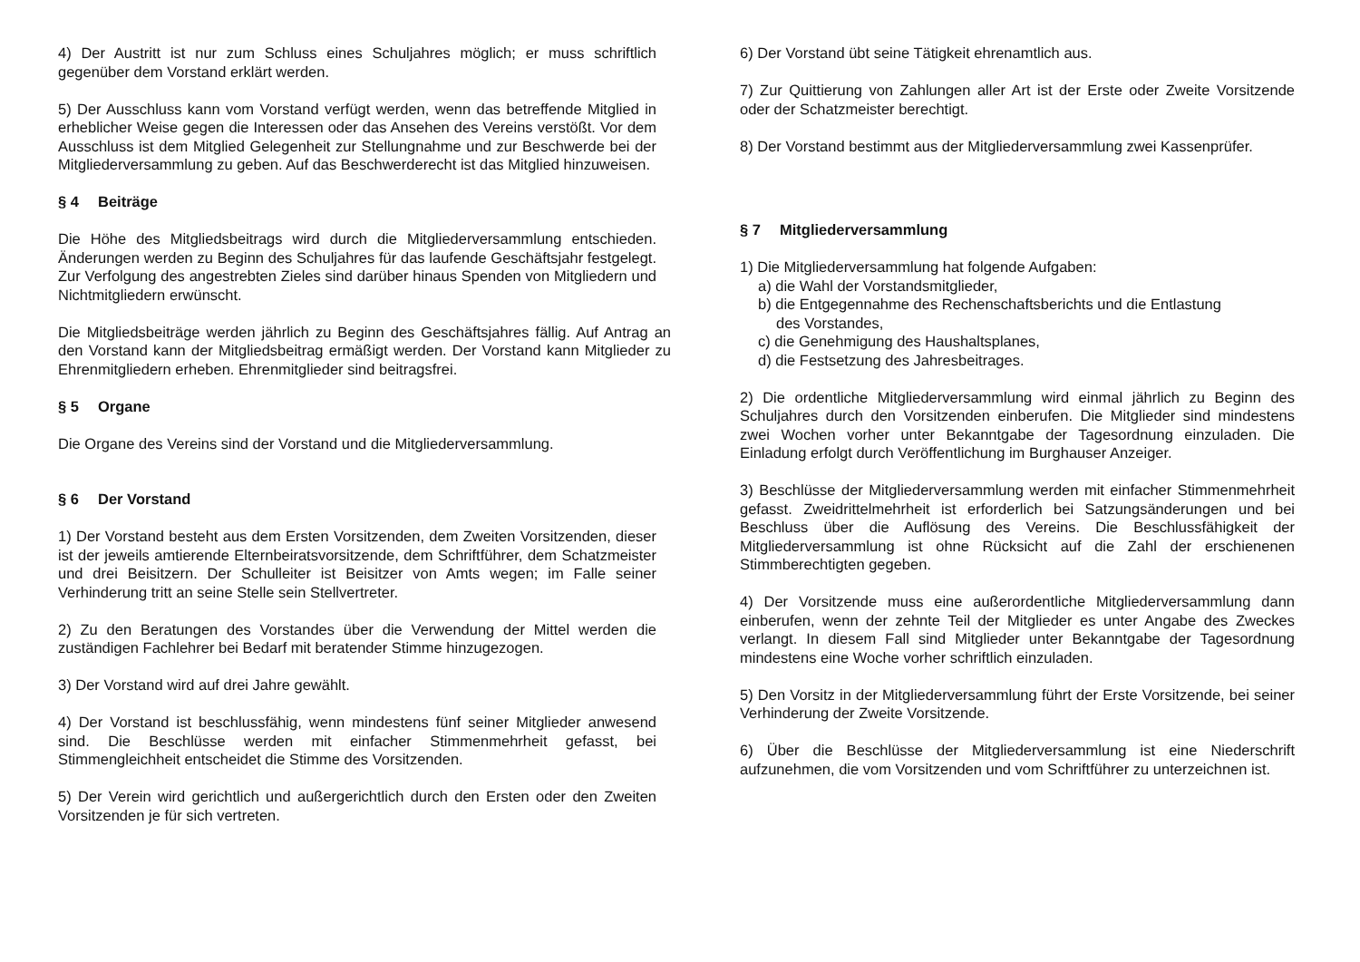4) Der Austritt ist nur zum Schluss eines Schuljahres möglich; er muss schriftlich gegenüber dem Vorstand erklärt werden.
5) Der Ausschluss kann vom Vorstand verfügt werden, wenn das betreffende Mitglied in erheblicher Weise gegen die Interessen oder das Ansehen des Vereins verstößt. Vor dem Ausschluss ist dem Mitglied Gelegenheit zur Stellungnahme und zur Beschwerde bei der Mitgliederversammlung zu geben. Auf das Beschwerderecht ist das Mitglied hinzuweisen.
§ 4 Beiträge
Die Höhe des Mitgliedsbeitrags wird durch die Mitgliederversammlung entschieden. Änderungen werden zu Beginn des Schuljahres für das laufende Geschäftsjahr festgelegt. Zur Verfolgung des angestrebten Zieles sind darüber hinaus Spenden von Mitgliedern und Nichtmitgliedern erwünscht.
Die Mitgliedsbeiträge werden jährlich zu Beginn des Geschäftsjahres fällig. Auf Antrag an den Vorstand kann der Mitgliedsbeitrag ermäßigt werden. Der Vorstand kann Mitglieder zu Ehrenmitgliedern erheben. Ehrenmitglieder sind beitragsfrei.
§ 5 Organe
Die Organe des Vereins sind der Vorstand und die Mitgliederversammlung.
§ 6 Der Vorstand
1) Der Vorstand besteht aus dem Ersten Vorsitzenden, dem Zweiten Vorsitzenden, dieser ist der jeweils amtierende Elternbeiratsvorsitzende, dem Schriftführer, dem Schatzmeister und drei Beisitzern. Der Schulleiter ist Beisitzer von Amts wegen; im Falle seiner Verhinderung tritt an seine Stelle sein Stellvertreter.
2) Zu den Beratungen des Vorstandes über die Verwendung der Mittel werden die zuständigen Fachlehrer bei Bedarf mit beratender Stimme hinzugezogen.
3) Der Vorstand wird auf drei Jahre gewählt.
4) Der Vorstand ist beschlussfähig, wenn mindestens fünf seiner Mitglieder anwesend sind. Die Beschlüsse werden mit einfacher Stimmenmehrheit gefasst, bei Stimmengleichheit entscheidet die Stimme des Vorsitzenden.
5) Der Verein wird gerichtlich und außergerichtlich durch den Ersten oder den Zweiten Vorsitzenden je für sich vertreten.
6) Der Vorstand übt seine Tätigkeit ehrenamtlich aus.
7) Zur Quittierung von Zahlungen aller Art ist der Erste oder Zweite Vorsitzende oder der Schatzmeister berechtigt.
8) Der Vorstand bestimmt aus der Mitgliederversammlung zwei Kassenprüfer.
§ 7 Mitgliederversammlung
1) Die Mitgliederversammlung hat folgende Aufgaben:
a) die Wahl der Vorstandsmitglieder,
b) die Entgegennahme des Rechenschaftsberichts und die Entlastung
des Vorstandes,
c) die Genehmigung des Haushaltsplanes,
d) die Festsetzung des Jahresbeitrages.
2) Die ordentliche Mitgliederversammlung wird einmal jährlich zu Beginn des Schuljahres durch den Vorsitzenden einberufen. Die Mitglieder sind mindestens zwei Wochen vorher unter Bekanntgabe der Tagesordnung einzuladen. Die Einladung erfolgt durch Veröffentlichung im Burghauser Anzeiger.
3) Beschlüsse der Mitgliederversammlung werden mit einfacher Stimmenmehrheit gefasst. Zweidrittelmehrheit ist erforderlich bei Satzungsänderungen und bei Beschluss über die Auflösung des Vereins. Die Beschlussfähigkeit der Mitgliederversammlung ist ohne Rücksicht auf die Zahl der erschienenen Stimmberechtigten gegeben.
4) Der Vorsitzende muss eine außerordentliche Mitgliederversammlung dann einberufen, wenn der zehnte Teil der Mitglieder es unter Angabe des Zweckes verlangt. In diesem Fall sind Mitglieder unter Bekanntgabe der Tagesordnung mindestens eine Woche vorher schriftlich einzuladen.
5) Den Vorsitz in der Mitgliederversammlung führt der Erste Vorsitzende, bei seiner Verhinderung der Zweite Vorsitzende.
6) Über die Beschlüsse der Mitgliederversammlung ist eine Niederschrift aufzunehmen, die vom Vorsitzenden und vom Schriftführer zu unterzeichnen ist.